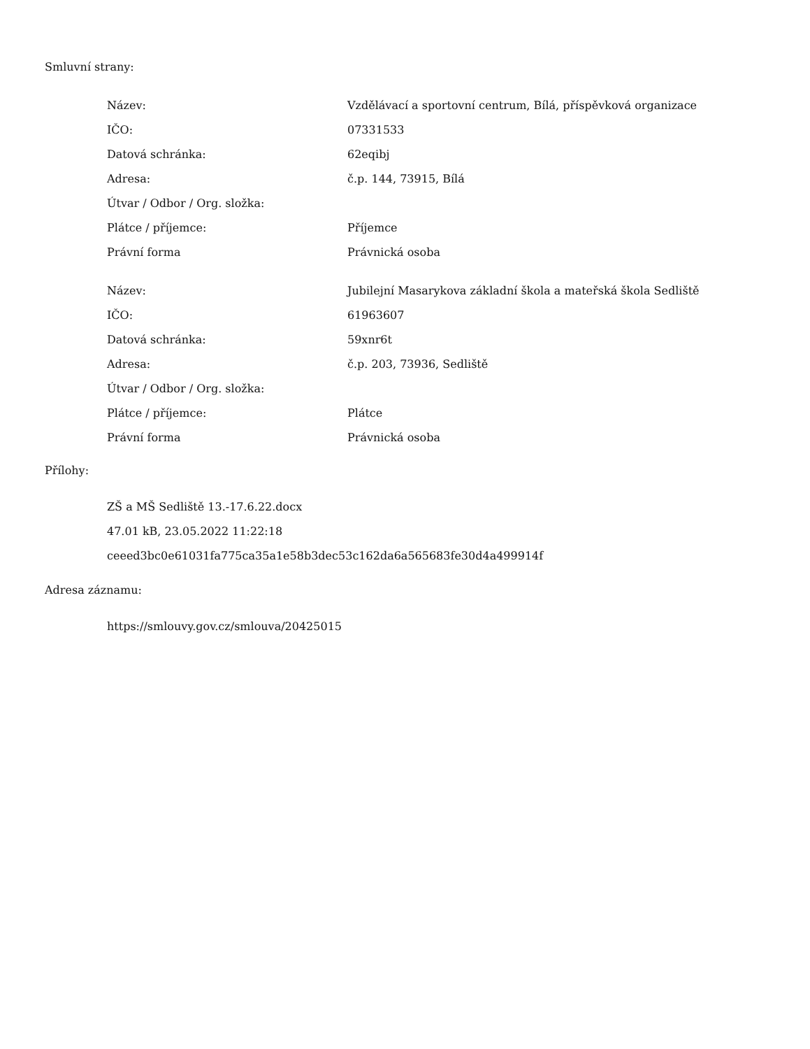Smluvní strany:
| Název: | Vzdělávací a sportovní centrum, Bílá, příspěvková organizace |
| IČO: | 07331533 |
| Datová schránka: | 62eqibj |
| Adresa: | č.p. 144, 73915, Bílá |
| Útvar / Odbor / Org. složka: | |
| Plátce / příjemce: | Příjemce |
| Právní forma | Právnická osoba |
| Název: | Jubilejní Masarykova základní škola a mateřská škola Sedliště |
| IČO: | 61963607 |
| Datová schránka: | 59xnr6t |
| Adresa: | č.p. 203, 73936, Sedliště |
| Útvar / Odbor / Org. složka: | |
| Plátce / příjemce: | Plátce |
| Právní forma | Právnická osoba |
Přílohy:
ZŠ a MŠ Sedliště 13.-17.6.22.docx
47.01 kB, 23.05.2022 11:22:18
ceeed3bc0e61031fa775ca35a1e58b3dec53c162da6a565683fe30d4a499914f
Adresa záznamu:
https://smlouvy.gov.cz/smlouva/20425015